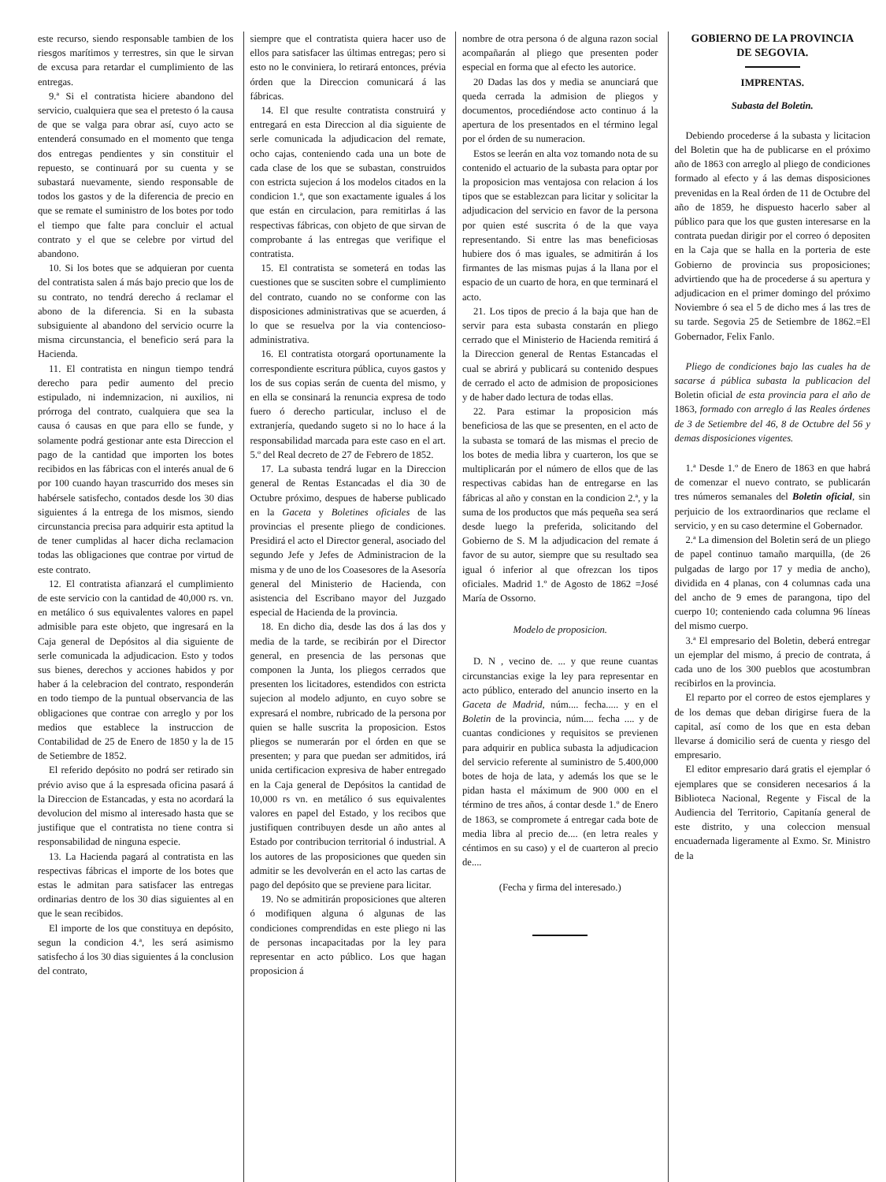este recurso, siendo responsable tambien de los riesgos marítimos y terrestres, sin que le sirvan de excusa para retardar el cumplimiento de las entregas.
9.ª Si el contratista hiciere abandono del servicio, cualquiera que sea el pretesto ó la causa de que se valga para obrar así, cuyo acto se entenderá consumado en el momento que tenga dos entregas pendientes y sin constituir el repuesto, se continuará por su cuenta y se subastará nuevamente, siendo responsable de todos los gastos y de la diferencia de precio en que se remate el suministro de los botes por todo el tiempo que falte para concluir el actual contrato y el que se celebre por virtud del abandono.
10. Si los botes que se adquieran por cuenta del contratista salen á más bajo precio que los de su contrato, no tendrá derecho á reclamar el abono de la diferencia. Si en la subasta subsiguiente al abandono del servicio ocurre la misma circunstancia, el beneficio será para la Hacienda.
11. El contratista en ningun tiempo tendrá derecho para pedir aumento del precio estipulado, ni indemnizacion, ni auxilios, ni prórroga del contrato, cualquiera que sea la causa ó causas en que para ello se funde, y solamente podrá gestionar ante esta Direccion el pago de la cantidad que importen los botes recibidos en las fábricas con el interés anual de 6 por 100 cuando hayan trascurrido dos meses sin habérsele satisfecho, contados desde los 30 dias siguientes á la entrega de los mismos, siendo circunstancia precisa para adquirir esta aptitud la de tener cumplidas al hacer dicha reclamacion todas las obligaciones que contrae por virtud de este contrato.
12. El contratista afianzará el cumplimiento de este servicio con la cantidad de 40,000 rs. vn. en metálico ó sus equivalentes valores en papel admisible para este objeto, que ingresará en la Caja general de Depósitos al dia siguiente de serle comunicada la adjudicacion. Esto y todos sus bienes, derechos y acciones habidos y por haber á la celebracion del contrato, responderán en todo tiempo de la puntual observancia de las obligaciones que contrae con arreglo y por los medios que establece la instruccion de Contabilidad de 25 de Enero de 1850 y la de 15 de Setiembre de 1852.
El referido depósito no podrá ser retirado sin prévio aviso que á la espresada oficina pasará á la Direccion de Estancadas, y esta no acordará la devolucion del mismo al interesado hasta que se justifique que el contratista no tiene contra si responsabilidad de ninguna especie.
13. La Hacienda pagará al contratista en las respectivas fábricas el importe de los botes que estas le admitan para satisfacer las entregas ordinarias dentro de los 30 dias siguientes al en que le sean recibidos.
El importe de los que constituya en depósito, segun la condicion 4.ª, les será asimismo satisfecho á los 30 dias siguientes á la conclusion del contrato,
siempre que el contratista quiera hacer uso de ellos para satisfacer las últimas entregas; pero si esto no le conviniera, lo retirará entonces, prévia órden que la Direccion comunicará á las fábricas.
14. El que resulte contratista construirá y entregará en esta Direccion al dia siguiente de serle comunicada la adjudicacion del remate, ocho cajas, conteniendo cada una un bote de cada clase de los que se subastan, construidos con estricta sujecion á los modelos citados en la condicion 1.ª, que son exactamente iguales á los que están en circulacion, para remitirlas á las respectivas fábricas, con objeto de que sirvan de comprobante á las entregas que verifique el contratista.
15. El contratista se someterá en todas las cuestiones que se susciten sobre el cumplimiento del contrato, cuando no se conforme con las disposiciones administrativas que se acuerden, á lo que se resuelva por la via contencioso-administrativa.
16. El contratista otorgará oportunamente la correspondiente escritura pública, cuyos gastos y los de sus copias serán de cuenta del mismo, y en ella se consinará la renuncia expresa de todo fuero ó derecho particular, inclusо el de extranjería, quedando sugeto si no lo hace á la responsabilidad marcada para este caso en el art. 5.º del Real decreto de 27 de Febrero de 1852.
17. La subasta tendrá lugar en la Direccion general de Rentas Estancadas el dia 30 de Octubre próximo, despues de haberse publicado en la Gaceta y Boletines oficiales de las provincias el presente pliego de condiciones. Presidirá el acto el Director general, asociado del segundo Jefe y Jefes de Administracion de la misma y de uno de los Coasesores de la Asesoría general del Ministerio de Hacienda, con asistencia del Escribano mayor del Juzgado especial de Hacienda de la provincia.
18. En dicho dia, desde las dos á las dos y media de la tarde, se recibirán por el Director general, en presencia de las personas que componen la Junta, los pliegos cerrados que presenten los licitadores, estendidos con estricta sujecion al modelo adjunto, en cuyo sobre se expresará el nombre, rubricado de la persona por quien se halle suscrita la proposicion. Estos pliegos se numerarán por el órden en que se presenten; y para que puedan ser admitidos, irá unida certificacion expresiva de haber entregado en la Caja general de Depósitos la cantidad de 10,000 rs vn. en metálico ó sus equivalentes valores en papel del Estado, y los recibos que justifiquen contribuyen desde un año antes al Estado por contribucion territorial ó industrial. A los autores de las proposiciones que queden sin admitir se les devolverán en el acto las cartas de pago del depósito que se previene para licitar.
19. No se admitirán proposiciones que alteren ó modifiquen alguna ó algunas de las condiciones comprendidas en este pliego ni las de personas incapacitadas por la ley para representar en acto público. Los que hagan proposicion á
nombre de otra persona ó de alguna razon social acompañarán al pliego que presenten poder especial en forma que al efecto les autorice.
20 Dadas las dos y media se anunciará que queda cerrada la admision de pliegos y documentos, procediéndose acto continuo á la apertura de los presentados en el término legal por el órden de su numeracion.
Estos se leerán en alta voz tomando nota de su contenido el actuario de la subasta para optar por la proposicion mas ventajosa con relacion á los tipos que se establezcan para licitar y solicitar la adjudicacion del servicio en favor de la persona por quien esté suscrita ó de la que vaya representando. Si entre las mas beneficiosas hubiere dos ó mas iguales, se admitirán á los firmantes de las mismas pujas á la llana por el espacio de un cuarto de hora, en que terminará el acto.
21. Los tipos de precio á la baja que han de servir para esta subasta constarán en pliego cerrado que el Ministerio de Hacienda remitirá á la Direccion general de Rentas Estancadas el cual se abrirá y publicará su contenido despues de cerrado el acto de admision de proposiciones y de haber dado lectura de todas ellas.
22. Para estimar la proposicion más beneficiosa de las que se presenten, en el acto de la subasta se tomará de las mismas el precio de los botes de media libra y cuarteron, los que se multiplicarán por el número de ellos que de las respectivas cabidas han de entregarse en las fábricas al año y constan en la condicion 2.ª, y la suma de los productos que más pequeña sea será desde luego la preferida, solicitando del Gobierno de S. M la adjudicacion del remate á favor de su autor, siempre que su resultado sea igual ó inferior al que ofrezcan los tipos oficiales. Madrid 1.º de Agosto de 1862 =José María de Ossorno.
Modelo de proposicion.
D. N , vecino de. ... y que reune cuantas circunstancias exige la ley para representar en acto público, enterado del anuncio inserto en la Gaceta de Madrid, núm.... fecha..... y en el Boletin de la provincia, núm.... fecha .... y de cuantas condiciones y requisitos se previenen para adquirir en publica subasta la adjudicacion del servicio referente al suministro de 5.400,000 botes de hoja de lata, y además los que se le pidan hasta el máximum de 900 000 en el término de tres años, á contar desde 1.º de Enero de 1863, se compromete á entregar cada bote de media libra al precio de.... (en letra reales y céntimos en su caso) y el de cuarteron al precio de....
(Fecha y firma del interesado.)
GOBIERNO DE LA PROVINCIA
DE SEGOVIA.
IMPRENTAS.
Subasta del Boletin.
Debiendo procederse á la subasta y licitacion del Boletin que ha de publicarse en el próximo año de 1863 con arreglo al pliego de condiciones formado al efecto y á las demas disposiciones prevenidas en la Real órden de 11 de Octubre del año de 1859, he dispuesto hacerlo saber al público para que los que gusten interesarse en la contrata puedan dirigir por el correo ó depositen en la Caja que se halla en la porteria de este Gobierno de provincia sus proposiciones; advirtiendo que ha de procederse á su apertura y adjudicacion en el primer domingo del próximo Noviembre ó sea el 5 de dicho mes á las tres de su tarde. Segovia 25 de Setiembre de 1862.=El Gobernador, Felix Fanlo.
Pliego de condiciones bajo las cuales ha de sacarse á pública subasta la publicacion del Boletin oficial de esta provincia para el año de 1863, formado con arreglo á las Reales órdenes de 3 de Setiembre del 46, 8 de Octubre del 56 y demas disposiciones vigentes.
1.ª Desde 1.º de Enero de 1863 en que habrá de comenzar el nuevo contrato, se publicarán tres números semanales del Boletin oficial, sin perjuicio de los extraordinarios que reclame el servicio, y en su caso determine el Gobernador.
2.ª La dimension del Boletin será de un pliego de papel continuo tamaño marquilla, (de 26 pulgadas de largo por 17 y media de ancho), dividida en 4 planas, con 4 columnas cada una del ancho de 9 emes de parangona, tipo del cuerpo 10; conteniendo cada columna 96 líneas del mismo cuerpo.
3.ª El empresario del Boletin, deberá entregar un ejemplar del mismo, á precio de contrata, á cada uno de los 300 pueblos que acostumbran recibirlos en la provincia.
El reparto por el correo de estos ejemplares y de los demas que deban dirigirse fuera de la capital, así como de los que en esta deban llevarse á domicilio será de cuenta y riesgo del empresario.
El editor empresario dará gratis el ejemplar ó ejemplares que se consideren necesarios á la Biblioteca Nacional, Regente y Fiscal de la Audiencia del Territorio, Capitanía general de este distrito, y una coleccion mensual encuadernada ligeramente al Exmo. Sr. Ministro de la